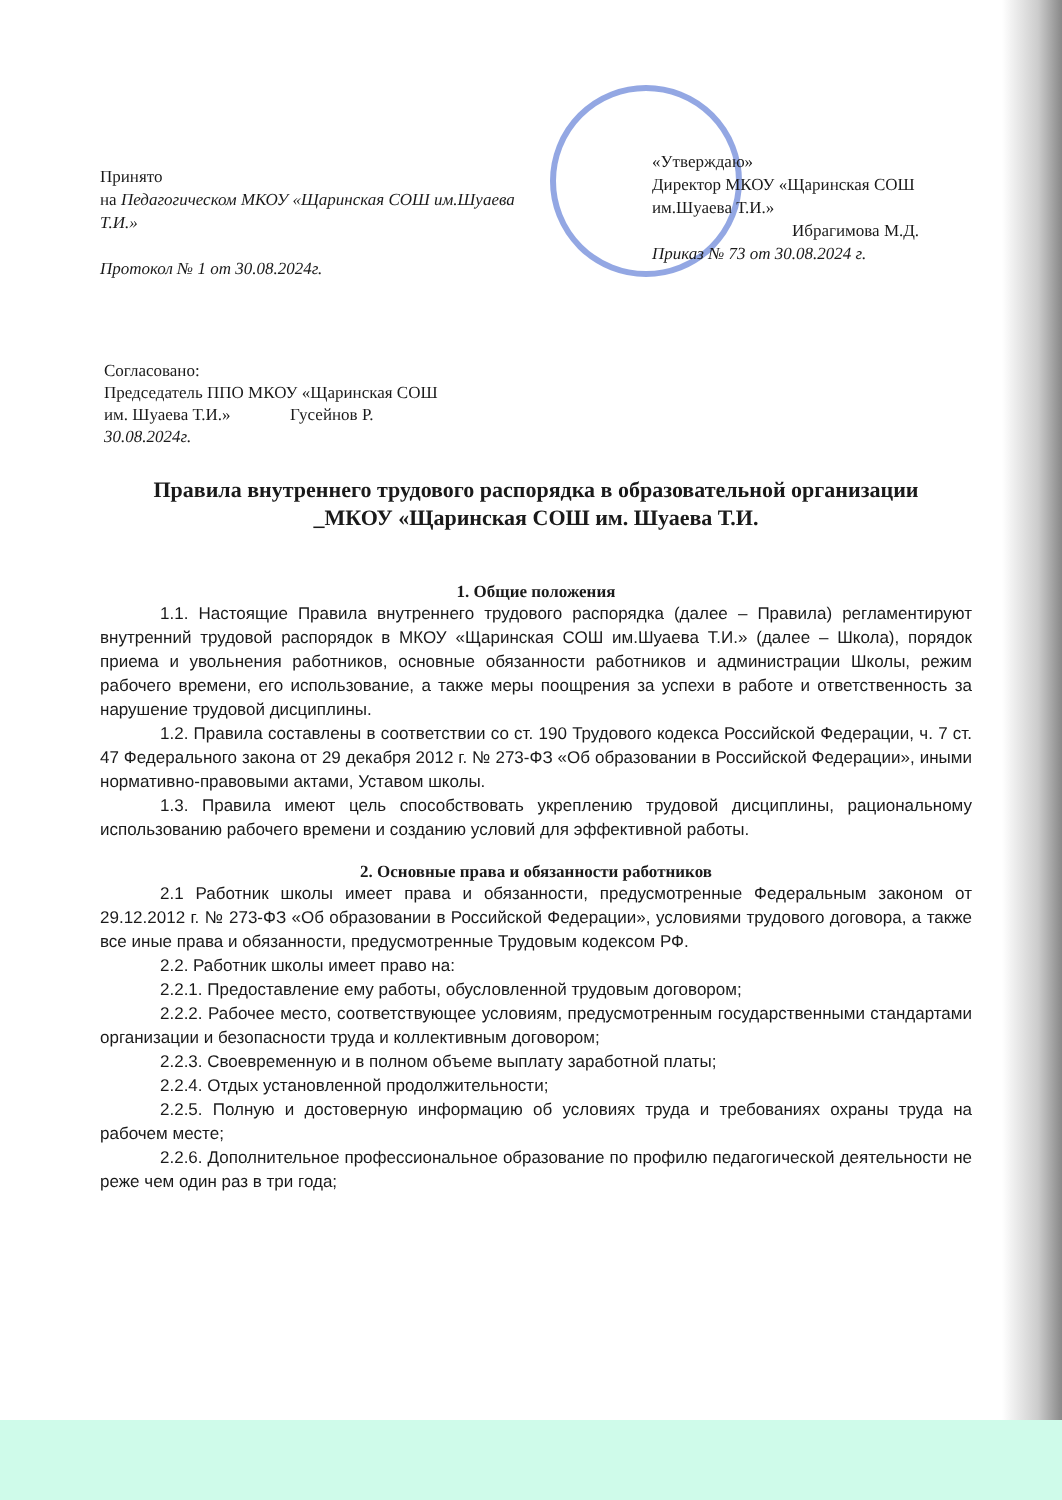Принято
на Педагогическом МКОУ «Щаринская СОШ им.Шуаева Т.И.»
Протокол № 1 от 30.08.2024г.
«Утверждаю»
Директор МКОУ «Щаринская СОШ им.Шуаева Т.И.»
Ибрагимова М.Д.
Приказ № 73 от 30.08.2024 г.
Согласовано:
Председатель ППО МКОУ «Щаринская СОШ
им. Шуаева Т.И.» Гусейнов Р.
30.08.2024г.
Правила внутреннего трудового распорядка в образовательной организации
_МКОУ «Щаринская СОШ им. Шуаева Т.И.
1. Общие положения
1.1. Настоящие Правила внутреннего трудового распорядка (далее – Правила) регламентируют внутренний трудовой распорядок в МКОУ «Щаринская СОШ им.Шуаева Т.И.» (далее – Школа), порядок приема и увольнения работников, основные обязанности работников и администрации Школы, режим рабочего времени, его использование, а также меры поощрения за успехи в работе и ответственность за нарушение трудовой дисциплины.
1.2. Правила составлены в соответствии со ст. 190 Трудового кодекса Российской Федерации, ч. 7 ст. 47 Федерального закона от 29 декабря 2012 г. № 273-ФЗ «Об образовании в Российской Федерации», иными нормативно-правовыми актами, Уставом школы.
1.3. Правила имеют цель способствовать укреплению трудовой дисциплины, рациональному использованию рабочего времени и созданию условий для эффективной работы.
2. Основные права и обязанности работников
2.1 Работник школы имеет права и обязанности, предусмотренные Федеральным законом от 29.12.2012 г. № 273-ФЗ «Об образовании в Российской Федерации», условиями трудового договора, а также все иные права и обязанности, предусмотренные Трудовым кодексом РФ.
2.2. Работник школы имеет право на:
2.2.1. Предоставление ему работы, обусловленной трудовым договором;
2.2.2. Рабочее место, соответствующее условиям, предусмотренным государственными стандартами организации и безопасности труда и коллективным договором;
2.2.3. Своевременную и в полном объеме выплату заработной платы;
2.2.4. Отдых установленной продолжительности;
2.2.5. Полную и достоверную информацию об условиях труда и требованиях охраны труда на рабочем месте;
2.2.6. Дополнительное профессиональное образование по профилю педагогической деятельности не реже чем один раз в три года;